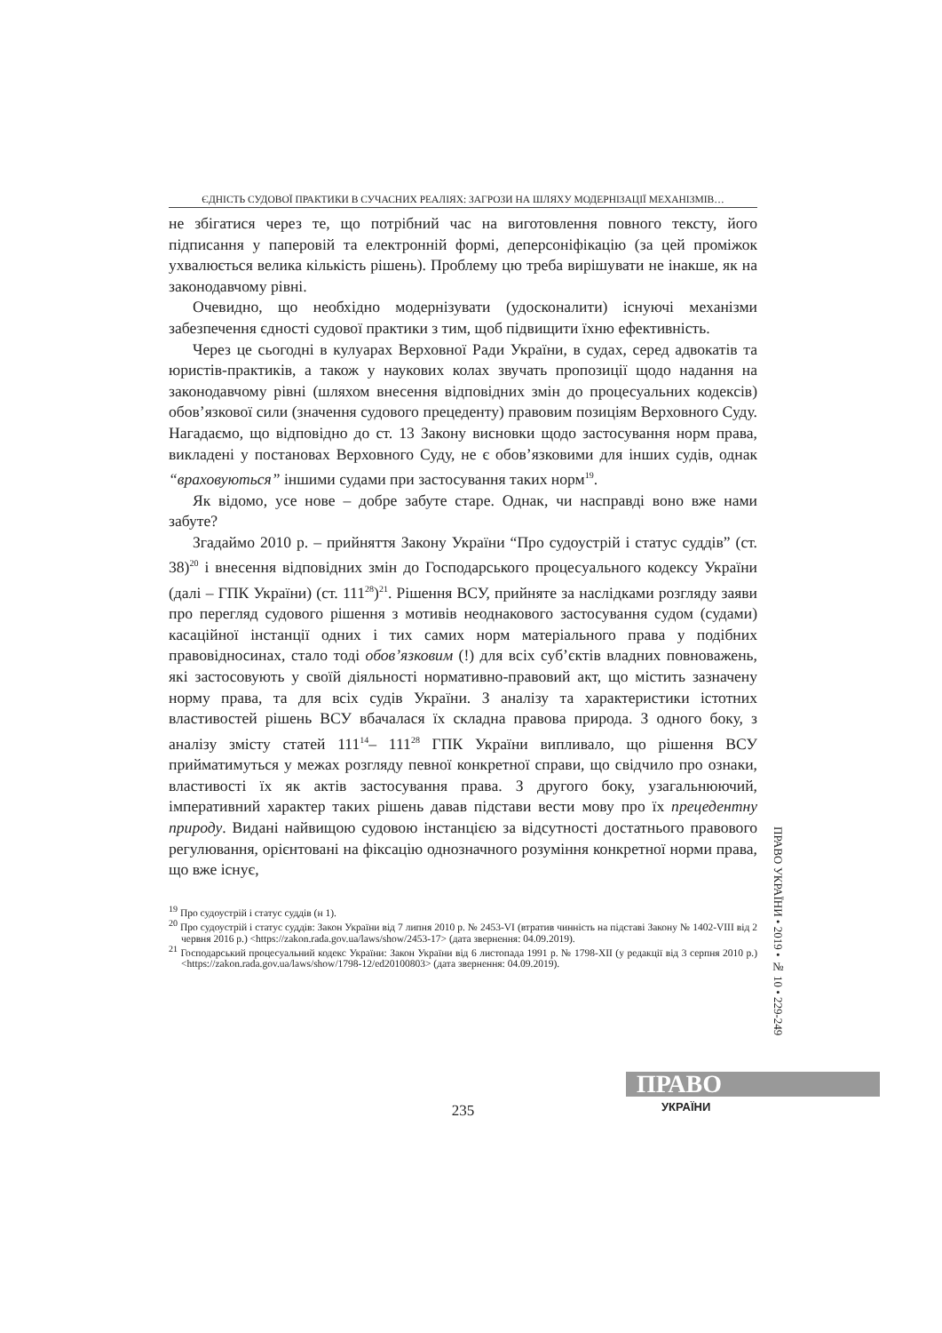ЄДНІСТЬ СУДОВОЇ ПРАКТИКИ В СУЧАСНИХ РЕАЛІЯХ: ЗАГРОЗИ НА ШЛЯХУ МОДЕРНІЗАЦІЇ МЕХАНІЗМІВ…
не збігатися через те, що потрібний час на виготовлення повного тексту, його підписання у паперовій та електронній формі, деперсоніфікацію (за цей проміжок ухвалюється велика кількість рішень). Проблему цю треба вирішувати не інакше, як на законодавчому рівні.
Очевидно, що необхідно модернізувати (удосконалити) існуючі механізми забезпечення єдності судової практики з тим, щоб підвищити їхню ефективність.
Через це сьогодні в кулуарах Верховної Ради України, в судах, серед адвокатів та юристів-практиків, а також у наукових колах звучать пропозиції щодо надання на законодавчому рівні (шляхом внесення відповідних змін до процесуальних кодексів) обов’язкової сили (значення судового прецеденту) правовим позиціям Верховного Суду. Нагадаємо, що відповідно до ст. 13 Закону висновки щодо застосування норм права, викладені у постановах Верховного Суду, не є обов’язковими для інших судів, однак “враховуються” іншими судами при застосування таких норм<sup>19</sup>.
Як відомо, усе нове – добре забуте старе. Однак, чи насправді воно вже нами забуте?
Згадаймо 2010 р. – прийняття Закону України “Про судоустрій і статус суддів” (ст. 38)<sup>20</sup> і внесення відповідних змін до Господарського процесуального кодексу України (далі – ГПК України) (ст. 111<sup>28</sup>)<sup>21</sup>. Рішення ВСУ, прийняте за наслідками розгляду заяви про перегляд судового рішення з мотивів неоднакового застосування судом (судами) касаційної інстанції одних і тих самих норм матеріального права у подібних правовідносинах, стало тоді обов’язковим (!) для всіх суб’єктів владних повноважень, які застосовують у своїй діяльності нормативно-правовий акт, що містить зазначену норму права, та для всіх судів України. З аналізу та характеристики істотних властивостей рішень ВСУ вбачалася їх складна правова природа. З одного боку, з аналізу змісту статей 111<sup>14</sup>– 111<sup>28</sup> ГПК України випливало, що рішення ВСУ прийматимуться у межах розгляду певної конкретної справи, що свідчило про ознаки, властивості їх як актів застосування права. З другого боку, узагальнюючий, імперативний характер таких рішень давав підстави вести мову про їх прецедентну природу. Видані найвищою судовою інстанцією за відсутності достатнього правового регулювання, орієнтовані на фіксацію однозначного розуміння конкретної норми права, що вже існує,
<sup>19</sup> Про судоустрій і статус суддів (н 1).
<sup>20</sup> Про судоустрій і статус суддів: Закон України від 7 липня 2010 р. № 2453-VI (втратив чинність на підставі Закону № 1402-VIII від 2 червня 2016 р.) <https://zakon.rada.gov.ua/laws/show/2453-17> (дата звернення: 04.09.2019).
<sup>21</sup> Господарський процесуальний кодекс України: Закон України від 6 листопада 1991 р. № 1798-XII (у редакції від 3 серпня 2010 р.) <https://zakon.rada.gov.ua/laws/show/1798-12/ed20100803> (дата звернення: 04.09.2019).
ПРАВО УКРАЇНИ • 2019 • № 10 • 229-249
ПРАВО
235 УКРАЇНИ